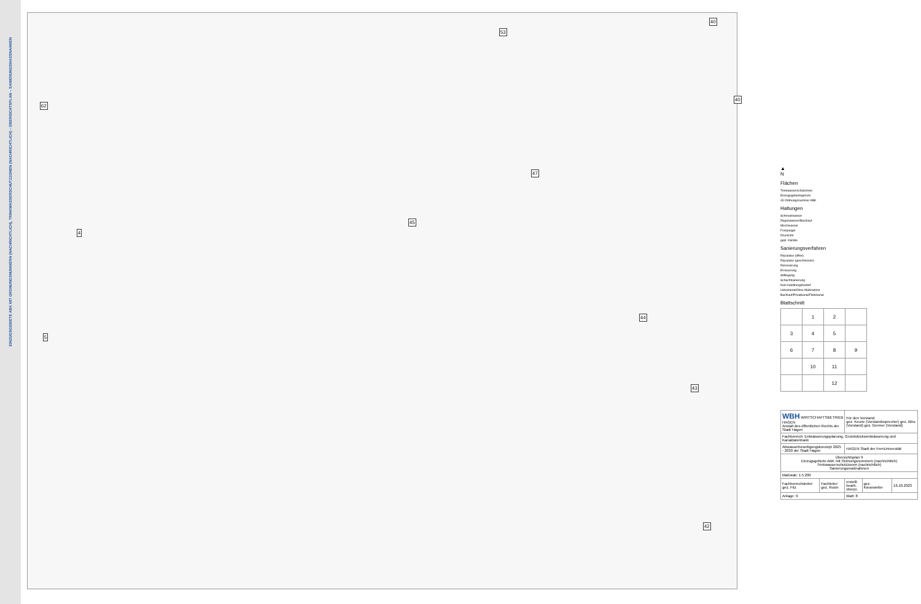EINZUGSGEBIETE ABK MIT ORDNUNGSNUMMERN (NACHRICHTLICH), TRINKWASSERSCHUTZZONEN (NACHRICHTLICH) – ÜBERSICHTSPLAN – SANIERUNGSMASSNAHMEN
62
4
5
45
53
47
40
40
44
43
42
▲
N
Flächen
Trinkwasserschutzzone
Einzugsgebietsgrenze
49 Ordnungsnummer ABK
Haltungen
Schmutzwasser
Regenwasser/Bachlauf
Mischwasser
Freispiegel
Druckrohr
gepl. Kanäle
Sanierungsverfahren
Reparatur (offen)
Reparatur (geschlossen)
Renovierung
Erneuerung
Stilllegung
Schachtsanierung
Kein Handlungsbedarf
Unbekannt/Ohne Maßnahme
Bachlauf/Privatkanal/Fiktivkanal
Blattschnitt
| | 1 | 2 | |
| 3 | 4 | 5 | |
| 6 | 7 | 8 | 9 |
| | 10 | 11 | |
| | | 12 | |
| WBH WIRTSCHAFTSBETRIEB HAGEN Anstalt des öffentlichen Rechts der Stadt Hagen | | Für den Vorstand gez. Keune (Vorstandssprecher) gez. Bihs (Vorstand) gez. Germer (Vorstand) | | |
| Fachbereich: Entwässerungsplanung, Grundstücksentwässerung und Kanaldatenbank | | | | |
| Abwasserbeseitigungskonzept 2025 - 2030 der Stadt Hagen | | HAGEN Stadt der FernUniversität | | |
| Übersichtsplan 9 Einzugsgebiete ABK mit Ordnungsnummern (nachrichtlich) Trinkwasserschutzzonen (nachrichtlich) Sanierungsmaßnahmen | | | | |
| Maßstab: 1:5.200 | | | | |
| Fachbereichsleiter: gez. Fitz | Fachleiter: gez. Rosin | erstellt bearb. überpr. | gez. Kiesewetter | 16.10.2023 |
| Anlage: 9 | | Blatt: 8 | | |